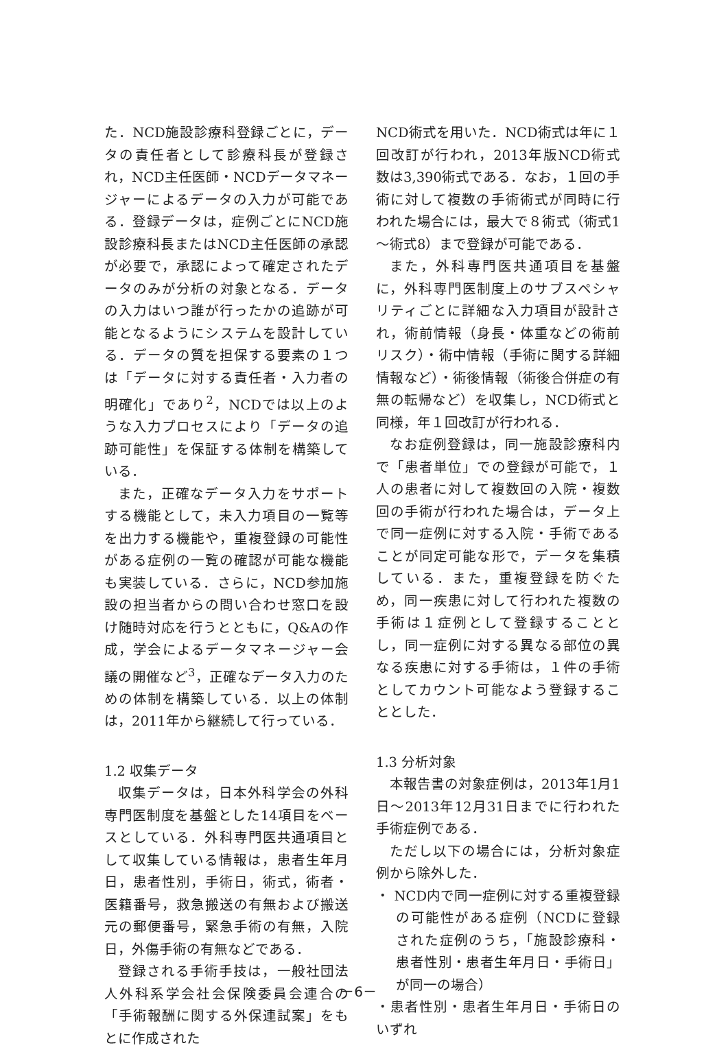た．NCD施設診療科登録ごとに，データの責任者として診療科長が登録され，NCD主任医師・NCDデータマネージャーによるデータの入力が可能である．登録データは，症例ごとにNCD施設診療科長またはNCD主任医師の承認が必要で，承認によって確定されたデータのみが分析の対象となる．データの入力はいつ誰が行ったかの追跡が可能となるようにシステムを設計している．データの質を担保する要素の１つは「データに対する責任者・入力者の明確化」であり<sup>2</sup>，NCDでは以上のような入力プロセスにより「データの追跡可能性」を保証する体制を構築している．
また，正確なデータ入力をサポートする機能として，未入力項目の一覧等を出力する機能や，重複登録の可能性がある症例の一覧の確認が可能な機能も実装している．さらに，NCD参加施設の担当者からの問い合わせ窓口を設け随時対応を行うとともに，Q&Aの作成，学会によるデータマネージャー会議の開催など<sup>3</sup>，正確なデータ入力のための体制を構築している．以上の体制は，2011年から継続して行っている．
1.2 収集データ
収集データは，日本外科学会の外科専門医制度を基盤とした14項目をベースとしている．外科専門医共通項目として収集している情報は，患者生年月日，患者性別，手術日，術式，術者・医籍番号，救急搬送の有無および搬送元の郵便番号，緊急手術の有無，入院日，外傷手術の有無などである．
登録される手術手技は，一般社団法人外科系学会社会保険委員会連合の「手術報酬に関する外保連試案」をもとに作成された
NCD術式を用いた．NCD術式は年に１回改訂が行われ，2013年版NCD術式数は3,390術式である．なお，１回の手術に対して複数の手術術式が同時に行われた場合には，最大で８術式（術式1～術式8）まで登録が可能である．
また，外科専門医共通項目を基盤に，外科専門医制度上のサブスペシャリティごとに詳細な入力項目が設計され，術前情報（身長・体重などの術前リスク）・術中情報（手術に関する詳細情報など）・術後情報（術後合併症の有無の転帰など）を収集し，NCD術式と同様，年１回改訂が行われる．
なお症例登録は，同一施設診療科内で「患者単位」での登録が可能で，１人の患者に対して複数回の入院・複数回の手術が行われた場合は，データ上で同一症例に対する入院・手術であることが同定可能な形で，データを集積している．また，重複登録を防ぐため，同一疾患に対して行われた複数の手術は１症例として登録することとし，同一症例に対する異なる部位の異なる疾患に対する手術は，１件の手術としてカウント可能なよう登録することとした．
1.3 分析対象
本報告書の対象症例は，2013年1月1日～2013年12月31日までに行われた手術症例である．
ただし以下の場合には，分析対象症例から除外した．
・ NCD内で同一症例に対する重複登録の可能性がある症例（NCDに登録された症例のうち，「施設診療科・患者性別・患者生年月日・手術日」が同一の場合）
・患者性別・患者生年月日・手術日のいずれ
－6－